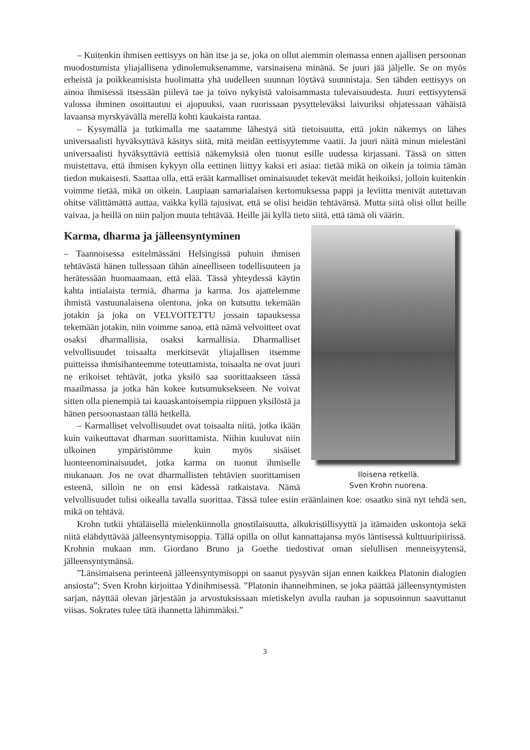– Kuitenkin ihmisen eettisyys on hän itse ja se, joka on ollut aiemmin olemassa ennen ajallisen persoonan muodostumista yliajallisena ydinolemuksenamme, varsinaisena minänä. Se juuri jää jäljelle. Se on myös erheistä ja poikkeamisista huolimatta yhä uudelleen suunnan löytävä suunnistaja. Sen tähden eettisyys on ainoa ihmisessä itsessään piilevä tae ja toivo nykyistä valoisammasta tulevaisuudesta. Juuri eettisyytensä valossa ihminen osoittautuu ei ajopuuksi, vaan ruorissaan pysytteleväksi laivuriksi ohjatessaan vähäistä lavaansa myrskyävällä merellä kohti kaukaista rantaa.
– Kysymällä ja tutkimalla me saatamme lähestyä sitä tietoisuutta, että jokin näkemys on lähes universaalisti hyväksyttävä käsitys siitä, mitä meidän eettisyytemme vaatii. Ja juuri näitä minun mielestäni universaalisti hyväksyttäviä eettisiä näkemyksiä olen tuonut esille uudessa kirjassani. Tässä on sitten muistettava, että ihmisen kykyyn olla eettinen liittyy kaksi eri asiaa: tietää mikä on oikein ja toimia tämän tiedon mukaisesti. Saattaa olla, että eräät karmalliset ominaisuudet tekevät meidät heikoiksi, jolloin kuitenkin voimme tietää, mikä on oikein. Laupiaan samarialaisen kertomuksessa pappi ja leviitta menivät autettavan ohitse välittämättä auttaa, vaikka kyllä tajusivat, että se olisi heidän tehtävänsä. Mutta siitä olisi ollut heille vaivaa, ja heillä on niin paljon muuta tehtävää. Heille jäi kyllä tieto siitä, että tämä oli väärin.
Iloisena retkellä.
Sven Krohn nuorena.
Karma, dharma ja jälleensyntyminen
– Taannoisessa esitelmässäni Helsingissä puhuin ihmisen tehtävästä hänen tullessaan tähän aineelliseen todellisuuteen ja herätessään huomaamaan, että elää. Tässä yhteydessä käytin kahta intialaista termiä, dharma ja karma. Jos ajattelemme ihmistä vastuunalaisena olentona, joka on kutsuttu tekemään jotakin ja joka on VELVOITETTU jossain tapauksessa tekemään jotakin, niin voimme sanoa, että nämä velvoitteet ovat osaksi dharmallisia, osaksi karmallisia. Dharmalliset velvollisuudet toisaalta merkitsevät yliajallisen itsemme puitteissa ihmisihanteemme toteuttamista, toisaalta ne ovat juuri ne erikoiset tehtävät, jotka yksilö saa suorittaakseen tässä maailmassa ja jotka hän kokee kutsumuksekseen. Ne voivat sitten olla pienempiä tai kauaskantoisempia riippuen yksilöstä ja hänen persoonastaan tällä hetkellä.
– Karmalliset velvollisuudet ovat toisaalta niitä, jotka ikään kuin vaikeuttavat dharman suorittamista. Niihin kuuluvat niin ulkoinen ympäristömme kuin myös sisäiset luonteenominaisuudet, jotka karma on tuonut ihmiselle mukanaan. Jos ne ovat dharmallisten tehtävien suorittamisen esteenä, silloin ne on ensi kädessä ratkaistava. Nämä velvollisuudet tulisi oikealla tavalla suorittaa. Tässä tulee esiin eräänlainen koe: osaatko sinä nyt tehdä sen, mikä on tehtävä.
Krohn tutkii yhtäläisellä mielenkiinnolla gnostilaisuutta, alkukristillisyyttä ja itämaiden uskontoja sekä niitä elähdyttävää jälleensyntymisoppia. Tällä opilla on ollut kannattajansa myös läntisessä kulttuuripiirissä. Krohnin mukaan mm. Giordano Bruno ja Goethe tiedostivat oman sielullisen menneisyytensä, jälleensyntymänsä.
”Länsimaisena perinteenä jälleensyntymisoppi on saanut pysyvän sijan ennen kaikkea Platonin dialogien ansiosta”; Sven Krohn kirjoittaa Ydinihmisessä. ”Platonin ihanneihminen, se joka päättää jälleensyntymisten sarjan, näyttää olevan järjestään ja arvostuksissaan mietiskelyn avulla rauhan ja sopusoinnun saavuttanut viisas. Sokrates tulee tätä ihannetta lähimmäksi.”
3